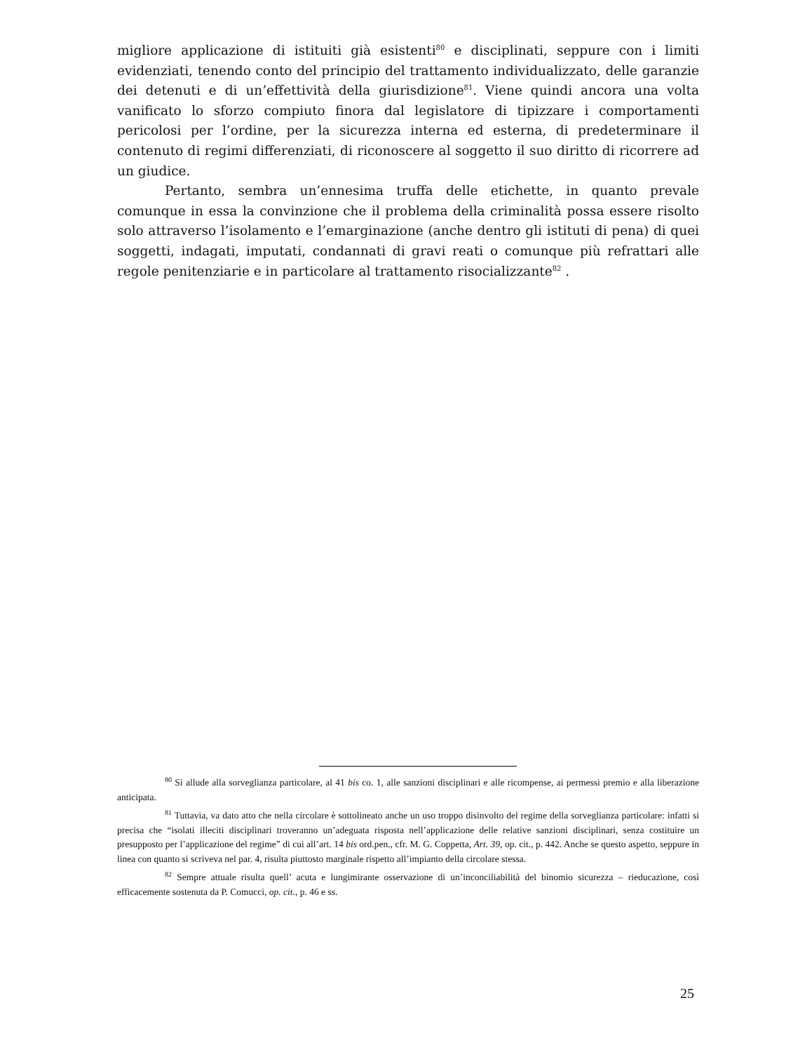migliore applicazione di istituiti già esistenti<sup>80</sup> e disciplinati, seppure con i limiti evidenziati, tenendo conto del principio del trattamento individualizzato, delle garanzie dei detenuti e di un’effettività della giurisdizione<sup>81</sup>. Viene quindi ancora una volta vanificato lo sforzo compiuto finora dal legislatore di tipizzare i comportamenti pericolosi per l’ordine, per la sicurezza interna ed esterna, di predeterminare il contenuto di regimi differenziati, di riconoscere al soggetto il suo diritto di ricorrere ad un giudice.
Pertanto, sembra un’ennesima truffa delle etichette, in quanto prevale comunque in essa la convinzione che il problema della criminalità possa essere risolto solo attraverso l’isolamento e l’emarginazione (anche dentro gli istituti di pena) di quei soggetti, indagati, imputati, condannati di gravi reati o comunque più refrattari alle regole penitenziarie e in particolare al trattamento risocializzante<sup>82</sup> .
<sup>80</sup> Si allude alla sorveglianza particolare, al 41 bis co. 1, alle sanzioni disciplinari e alle ricompense, ai permessi premio e alla liberazione anticipata.
<sup>81</sup> Tuttavia, va dato atto che nella circolare è sottolineato anche un uso troppo disinvolto del regime della sorveglianza particolare: infatti si precisa che “isolati illeciti disciplinari troveranno un’adeguata risposta nell’applicazione delle relative sanzioni disciplinari, senza costituire un presupposto per l’applicazione del regime” di cui all’art. 14 bis ord.pen., cfr. M. G. Coppetta, Art. 39, op. cit., p. 442. Anche se questo aspetto, seppure in linea con quanto si scriveva nel par. 4, risulta piuttosto marginale rispetto all’impianto della circolare stessa.
<sup>82</sup> Sempre attuale risulta quell’ acuta e lungimirante osservazione di un’inconciliabilità del binomio sicurezza – rieducazione, così efficacemente sostenuta da P. Comucci, op. cit., p. 46 e ss.
25